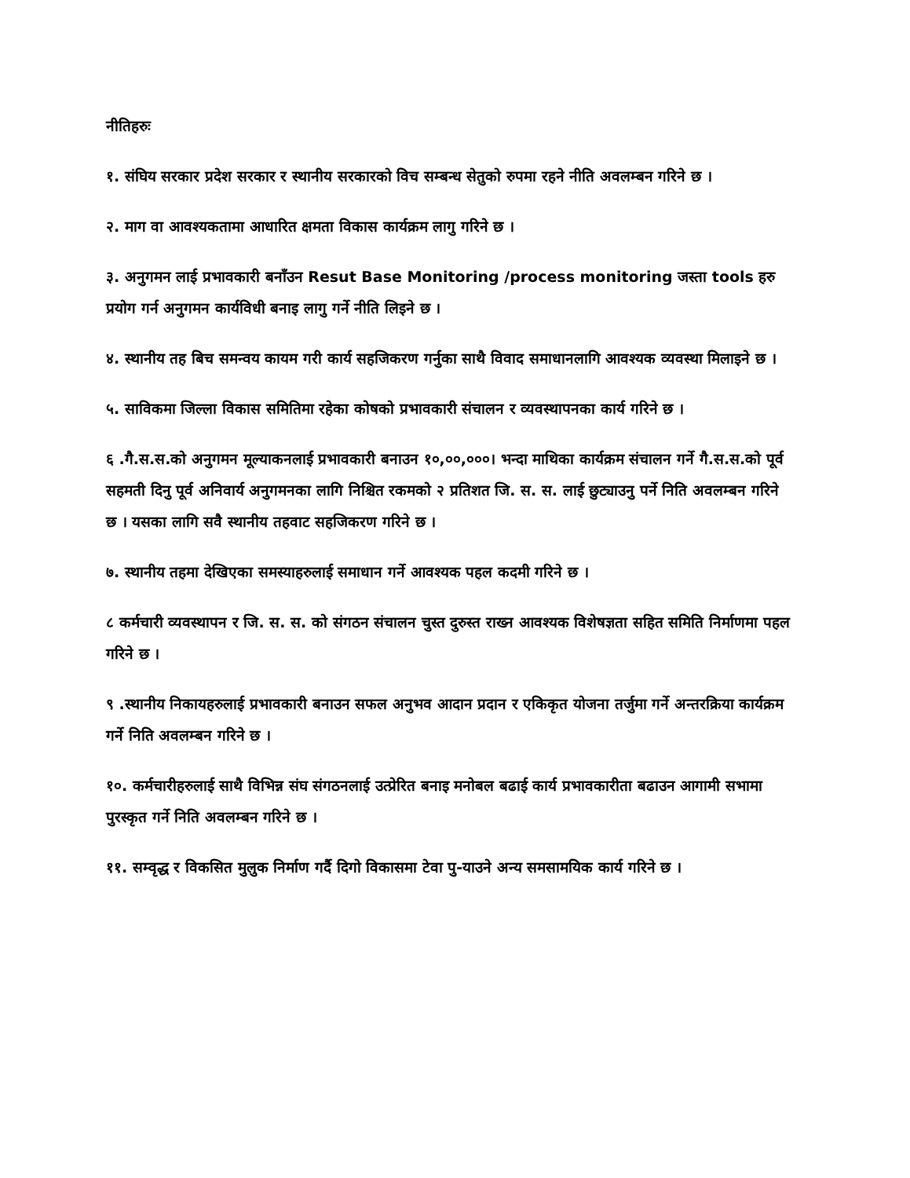नीतिहरुः
१. संघिय सरकार प्रदेश सरकार र स्थानीय सरकारको विच सम्बन्ध सेतुको रुपमा रहने नीति अवलम्बन गरिने छ ।
२. माग वा आवश्यकतामा आधारित क्षमता विकास कार्यक्रम लागु गरिने छ ।
३. अनुगमन लाई प्रभावकारी बनाँउन Resut Base Monitoring /process monitoring जस्ता tools हरु प्रयोग गर्न अनुगमन कार्यविधी बनाइ लागु गर्ने नीति लिइने छ ।
४. स्थानीय तह बिच समन्वय कायम गरी कार्य सहजिकरण गर्नुका साथै विवाद समाधानलागि आवश्यक व्यवस्था मिलाइने छ ।
५. साविकमा जिल्ला विकास समितिमा रहेका कोषको प्रभावकारी संचालन र व्यवस्थापनका कार्य गरिने छ ।
६ .गै.स.स.को अनुगमन मूल्याकनलाई प्रभावकारी बनाउन १०,००,०००। भन्दा माथिका कार्यक्रम संचालन गर्ने गै.स.स.को पूर्व सहमती दिनु पूर्व अनिवार्य अनुगमनका लागि निश्चित रकमको २ प्रतिशत जि. स. स. लाई छुट्याउनु पर्ने निति अवलम्बन गरिने छ । यसका लागि सवै स्थानीय तहवाट सहजिकरण गरिने छ ।
७. स्थानीय तहमा देखिएका समस्याहरुलाई समाधान गर्ने आवश्यक पहल कदमी गरिने छ ।
८ कर्मचारी व्यवस्थापन र जि. स. स. को संगठन संचालन चुस्त दुरुस्त राख्न आवश्यक विशेषज्ञता सहित समिति निर्माणमा पहल गरिने छ ।
९ .स्थानीय निकायहरुलाई प्रभावकारी बनाउन सफल अनुभव आदान प्रदान र एकिकृत योजना तर्जुमा गर्ने अन्तरक्रिया कार्यक्रम गर्ने निति अवलम्बन गरिने छ ।
१०. कर्मचारीहरुलाई साथै विभिन्न संघ संगठनलाई उत्प्रेरित बनाइ मनोबल बढाई कार्य प्रभावकारीता बढाउन आगामी सभामा पुरस्कृत गर्ने निति अवलम्बन गरिने छ ।
११. सम्वृद्ध र विकसित मुलुक निर्माण गर्दै दिगो विकासमा टेवा पु-याउने अन्य समसामयिक कार्य गरिने छ ।